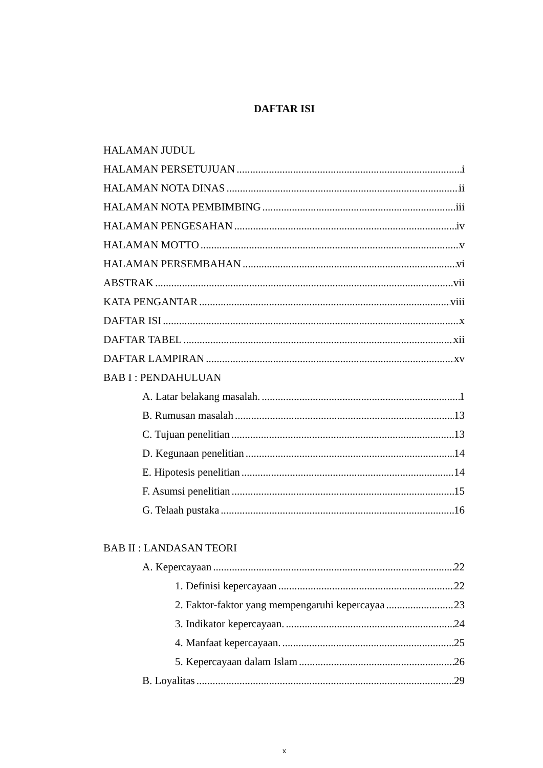DAFTAR ISI
HALAMAN JUDUL
HALAMAN PERSETUJUAN i
HALAMAN NOTA DINAS ii
HALAMAN NOTA PEMBIMBING iii
HALAMAN PENGESAHAN iv
HALAMAN MOTTO v
HALAMAN PERSEMBAHAN vi
ABSTRAK vii
KATA PENGANTAR viii
DAFTAR ISI x
DAFTAR TABEL xii
DAFTAR LAMPIRAN xv
BAB I : PENDAHULUAN
A. Latar belakang masalah. 1
B. Rumusan masalah 13
C. Tujuan penelitian 13
D. Kegunaan penelitian 14
E. Hipotesis penelitian 14
F. Asumsi penelitian 15
G. Telaah pustaka 16
BAB II : LANDASAN TEORI
A. Kepercayaan 22
1. Definisi kepercayaan 22
2. Faktor-faktor yang mempengaruhi kepercayaa 23
3. Indikator kepercayaan. 24
4. Manfaat kepercayaan. 25
5. Kepercayaan dalam Islam 26
B. Loyalitas 29
x